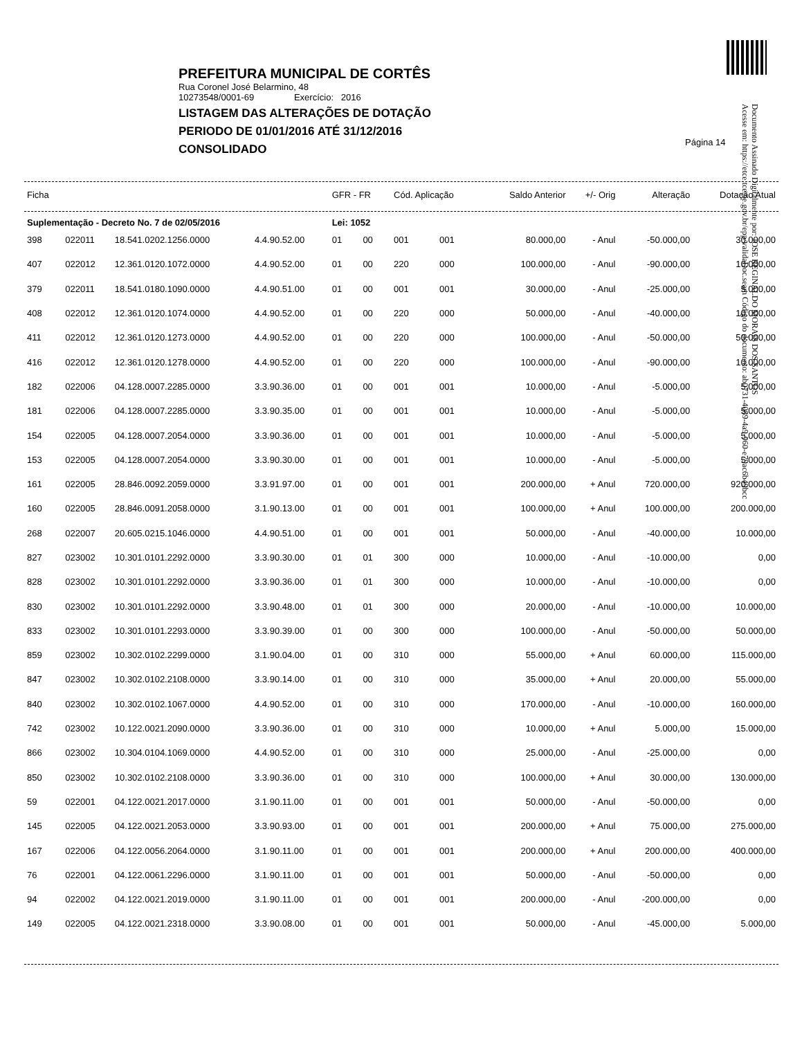PREFEITURA MUNICIPAL DE CORTÊS
Rua Coronel José Belarmino, 48
10273548/0001-69 Exercício: 2016
LISTAGEM DAS ALTERAÇÕES DE DOTAÇÃO
PERIODO DE 01/01/2016 ATÉ 31/12/2016
CONSOLIDADO
Página 14
Documento Assinado Digitalmente por: JOSE REGINALDO MORAIS DOS SANTOS
Acesse em: https://etce.tce.pe.gov.br/epp/validaDoc.seam Código do documento: ab0731-4089-4a9-960-e79ac6b49bcc
| Ficha | | | | GFR - FR | | Cód. Aplicação | | Saldo Anterior | +/- Orig | Alteração | Dotação Atual |
| --- | --- | --- | --- | --- | --- | --- | --- | --- | --- | --- | --- |
| Suplementação - Decreto No. 7 de 02/05/2016 | | | | Lei: 1052 | | | | | | | |
| 398 | 022011 | 18.541.0202.1256.0000 | 4.4.90.52.00 | 01 | 00 | 001 | 001 | 80.000,00 | - Anul | -50.000,00 | 30.000,00 |
| 407 | 022012 | 12.361.0120.1072.0000 | 4.4.90.52.00 | 01 | 00 | 220 | 000 | 100.000,00 | - Anul | -90.000,00 | 10.000,00 |
| 379 | 022011 | 18.541.0180.1090.0000 | 4.4.90.51.00 | 01 | 00 | 001 | 001 | 30.000,00 | - Anul | -25.000,00 | 5.000,00 |
| 408 | 022012 | 12.361.0120.1074.0000 | 4.4.90.52.00 | 01 | 00 | 220 | 000 | 50.000,00 | - Anul | -40.000,00 | 10.000,00 |
| 411 | 022012 | 12.361.0120.1273.0000 | 4.4.90.52.00 | 01 | 00 | 220 | 000 | 100.000,00 | - Anul | -50.000,00 | 50.000,00 |
| 416 | 022012 | 12.361.0120.1278.0000 | 4.4.90.52.00 | 01 | 00 | 220 | 000 | 100.000,00 | - Anul | -90.000,00 | 10.000,00 |
| 182 | 022006 | 04.128.0007.2285.0000 | 3.3.90.36.00 | 01 | 00 | 001 | 001 | 10.000,00 | - Anul | -5.000,00 | 5.000,00 |
| 181 | 022006 | 04.128.0007.2285.0000 | 3.3.90.35.00 | 01 | 00 | 001 | 001 | 10.000,00 | - Anul | -5.000,00 | 5.000,00 |
| 154 | 022005 | 04.128.0007.2054.0000 | 3.3.90.36.00 | 01 | 00 | 001 | 001 | 10.000,00 | - Anul | -5.000,00 | 5.000,00 |
| 153 | 022005 | 04.128.0007.2054.0000 | 3.3.90.30.00 | 01 | 00 | 001 | 001 | 10.000,00 | - Anul | -5.000,00 | 5.000,00 |
| 161 | 022005 | 28.846.0092.2059.0000 | 3.3.91.97.00 | 01 | 00 | 001 | 001 | 200.000,00 | + Anul | 720.000,00 | 920.000,00 |
| 160 | 022005 | 28.846.0091.2058.0000 | 3.1.90.13.00 | 01 | 00 | 001 | 001 | 100.000,00 | + Anul | 100.000,00 | 200.000,00 |
| 268 | 022007 | 20.605.0215.1046.0000 | 4.4.90.51.00 | 01 | 00 | 001 | 001 | 50.000,00 | - Anul | -40.000,00 | 10.000,00 |
| 827 | 023002 | 10.301.0101.2292.0000 | 3.3.90.30.00 | 01 | 01 | 300 | 000 | 10.000,00 | - Anul | -10.000,00 | 0,00 |
| 828 | 023002 | 10.301.0101.2292.0000 | 3.3.90.36.00 | 01 | 01 | 300 | 000 | 10.000,00 | - Anul | -10.000,00 | 0,00 |
| 830 | 023002 | 10.301.0101.2292.0000 | 3.3.90.48.00 | 01 | 01 | 300 | 000 | 20.000,00 | - Anul | -10.000,00 | 10.000,00 |
| 833 | 023002 | 10.301.0101.2293.0000 | 3.3.90.39.00 | 01 | 00 | 300 | 000 | 100.000,00 | - Anul | -50.000,00 | 50.000,00 |
| 859 | 023002 | 10.302.0102.2299.0000 | 3.1.90.04.00 | 01 | 00 | 310 | 000 | 55.000,00 | + Anul | 60.000,00 | 115.000,00 |
| 847 | 023002 | 10.302.0102.2108.0000 | 3.3.90.14.00 | 01 | 00 | 310 | 000 | 35.000,00 | + Anul | 20.000,00 | 55.000,00 |
| 840 | 023002 | 10.302.0102.1067.0000 | 4.4.90.52.00 | 01 | 00 | 310 | 000 | 170.000,00 | - Anul | -10.000,00 | 160.000,00 |
| 742 | 023002 | 10.122.0021.2090.0000 | 3.3.90.36.00 | 01 | 00 | 310 | 000 | 10.000,00 | + Anul | 5.000,00 | 15.000,00 |
| 866 | 023002 | 10.304.0104.1069.0000 | 4.4.90.52.00 | 01 | 00 | 310 | 000 | 25.000,00 | - Anul | -25.000,00 | 0,00 |
| 850 | 023002 | 10.302.0102.2108.0000 | 3.3.90.36.00 | 01 | 00 | 310 | 000 | 100.000,00 | + Anul | 30.000,00 | 130.000,00 |
| 59 | 022001 | 04.122.0021.2017.0000 | 3.1.90.11.00 | 01 | 00 | 001 | 001 | 50.000,00 | - Anul | -50.000,00 | 0,00 |
| 145 | 022005 | 04.122.0021.2053.0000 | 3.3.90.93.00 | 01 | 00 | 001 | 001 | 200.000,00 | + Anul | 75.000,00 | 275.000,00 |
| 167 | 022006 | 04.122.0056.2064.0000 | 3.1.90.11.00 | 01 | 00 | 001 | 001 | 200.000,00 | + Anul | 200.000,00 | 400.000,00 |
| 76 | 022001 | 04.122.0061.2296.0000 | 3.1.90.11.00 | 01 | 00 | 001 | 001 | 50.000,00 | - Anul | -50.000,00 | 0,00 |
| 94 | 022002 | 04.122.0021.2019.0000 | 3.1.90.11.00 | 01 | 00 | 001 | 001 | 200.000,00 | - Anul | -200.000,00 | 0,00 |
| 149 | 022005 | 04.122.0021.2318.0000 | 3.3.90.08.00 | 01 | 00 | 001 | 001 | 50.000,00 | - Anul | -45.000,00 | 5.000,00 |